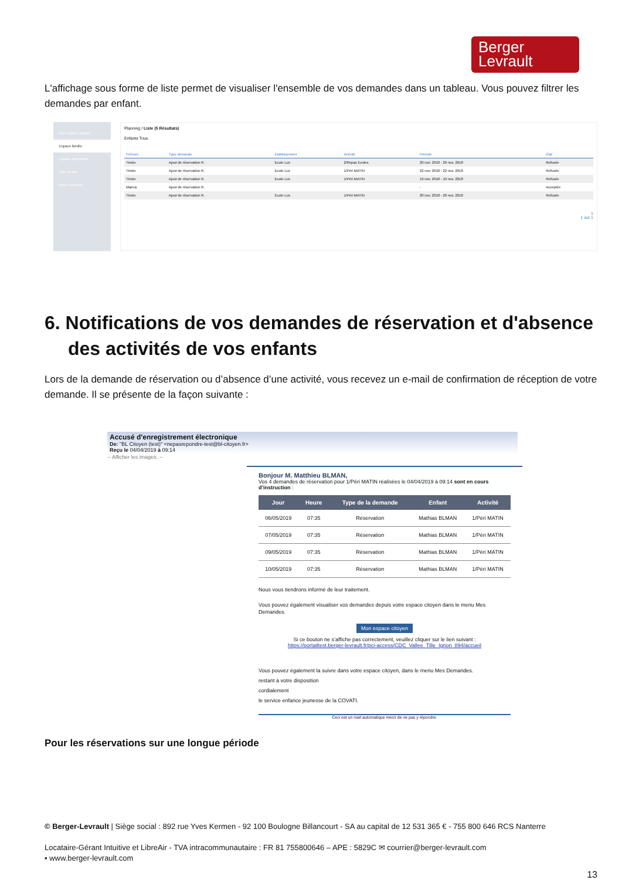Berger
Levrault
L'affichage sous forme de liste permet de visualiser l'ensemble de vos demandes dans un tableau. Vous pouvez filtrer les demandes par enfant.
Mon espace citoyen
Espace famille
Espace facturation
Plan du site
Nous contacter
Planning / Liste (5 Résultats)
Enfants Tous
| Prénom | Type demande | Etablissement | Activité | Période | État |
| --- | --- | --- | --- | --- | --- |
| Timéo | Ajout de réservation R. | Ecole Lux | 2/Repas Ecoles | 20 nov. 2018 - 20 nov. 2018 | Refusée |
| Timéo | Ajout de réservation R. | Ecole Lux | 1/Péri MATIN | 22 nov. 2018 - 22 nov. 2018 | Refusée |
| Timéo | Ajout de réservation R. | Ecole Lux | 1/Péri MATIN | 19 nov. 2018 - 19 nov. 2018 | Refusée |
| Maéva | Ajout de réservation R. | | | - | Acceptée |
| Timéo | Ajout de réservation R. | Ecole Lux | 1/Péri MATIN | 20 nov. 2018 - 20 nov. 2018 | Refusée |
1
1 sur 1
6. Notifications de vos demandes de réservation et d'absence des activités de vos enfants
Lors de la demande de réservation ou d’absence d’une activité, vous recevez un e-mail de confirmation de réception de votre demande. Il se présente de la façon suivante :
Accusé d'enregistrement électronique
De: "BL Citoyen (test)" <nepasrepondre-test@bl-citoyen.fr>
Reçu le 04/04/2019 à 09:14
-- Afficher les images. --
Bonjour M. Matthieu BLMAN,
Vos 4 demandes de réservation pour 1/Péri MATIN réalisées le 04/04/2019 à 09:14 sont en cours d’instruction :
| Jour | Heure | Type de la demande | Enfant | Activité |
| --- | --- | --- | --- | --- |
| 06/05/2019 | 07:35 | Réservation | Mathias BLMAN | 1/Péri MATIN |
| 07/05/2019 | 07:35 | Réservation | Mathias BLMAN | 1/Péri MATIN |
| 09/05/2019 | 07:35 | Réservation | Mathias BLMAN | 1/Péri MATIN |
| 10/05/2019 | 07:35 | Réservation | Mathias BLMAN | 1/Péri MATIN |
Nous vous tiendrons informé de leur traitement.
Vous pouvez également visualiser vos demandes depuis votre espace citoyen dans le menu Mes Demandes.
Mon espace citoyen
Si ce bouton ne s’affiche pas correctement, veuillez cliquer sur le lien suivant :
https://portailtest.berger-levrault.fr/pci-access/CDC_Vallee_Tille_Ignon_894/accueil
Vous pouvez également la suivre dans votre espace citoyen, dans le menu Mes Demandes.
restant à votre disposition
cordialement
le service enfance jeunesse de la COVATI.
Ceci est un mail automatique merci de ne pas y répondre.
Pour les réservations sur une longue période
© Berger-Levrault | Siège social : 892 rue Yves Kermen - 92 100 Boulogne Billancourt - SA au capital de 12 531 365 € - 755 800 646 RCS Nanterre
Locataire-Gérant Intuitive et LibreAir - TVA intracommunautaire : FR 81 755800646 – APE : 5829C ✉ courrier@berger-levrault.com
▪ www.berger-levrault.com
13